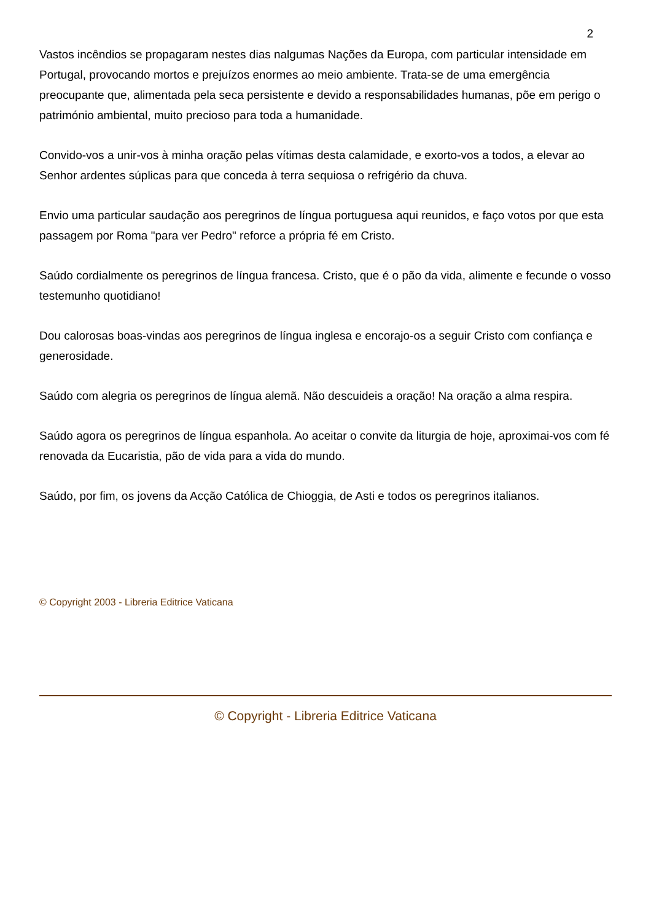2
Vastos incêndios se propagaram nestes dias nalgumas Nações da Europa, com particular intensidade em Portugal, provocando mortos e prejuízos enormes ao meio ambiente. Trata-se de uma emergência preocupante que, alimentada pela seca persistente e devido a responsabilidades humanas, põe em perigo o património ambiental, muito precioso para toda a humanidade.
Convido-vos a unir-vos à minha oração pelas vítimas desta calamidade, e exorto-vos a todos, a elevar ao Senhor ardentes súplicas para que conceda à terra sequiosa o refrigério da chuva.
Envio uma particular saudação aos peregrinos de língua portuguesa aqui reunidos, e faço votos por que esta passagem por Roma "para ver Pedro" reforce a própria fé em Cristo.
Saúdo cordialmente os peregrinos de língua francesa. Cristo, que é o pão da vida, alimente e fecunde o vosso testemunho quotidiano!
Dou calorosas boas-vindas aos peregrinos de língua inglesa e encorajo-os a seguir Cristo com confiança e generosidade.
Saúdo com alegria os peregrinos de língua alemã. Não descuideis a oração! Na oração a alma respira.
Saúdo agora os peregrinos de língua espanhola. Ao aceitar o convite da liturgia de hoje, aproximai-vos com fé renovada da Eucaristia, pão de vida para a vida do mundo.
Saúdo, por fim, os jovens da Acção Católica de Chioggia, de Asti e todos os peregrinos italianos.
© Copyright 2003 - Libreria Editrice Vaticana
© Copyright - Libreria Editrice Vaticana